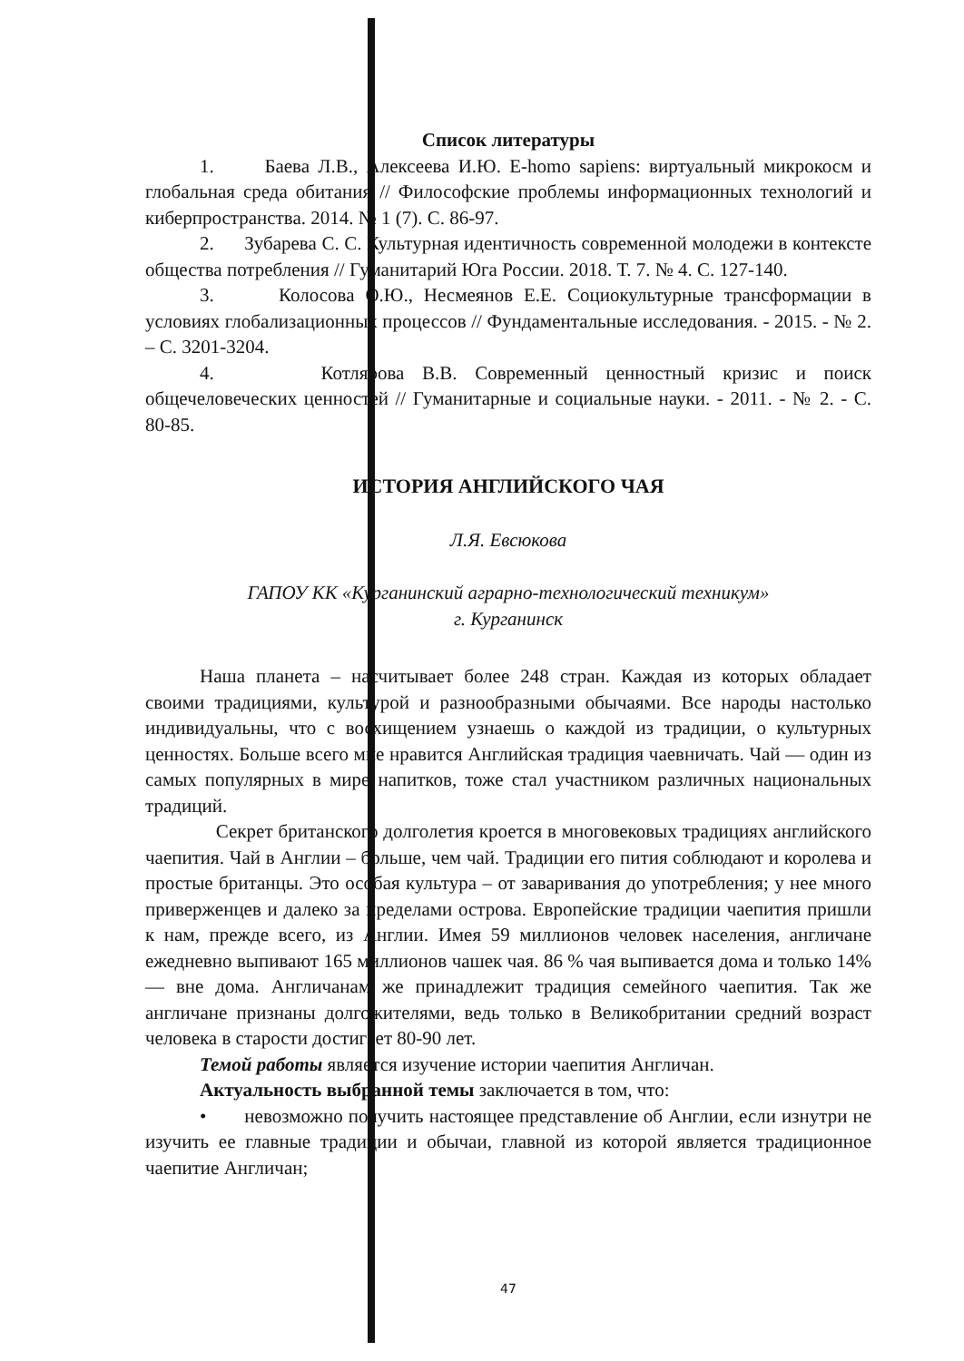Список литературы
1. Баева Л.В., Алексеева И.Ю. E-homo sapiens: виртуальный микрокосм и глобальная среда обитания // Философские проблемы информационных технологий и киберпространства. 2014. № 1 (7). С. 86-97.
2. Зубарева С. С. Культурная идентичность современной молодежи в контексте общества потребления // Гуманитарий Юга России. 2018. Т. 7. № 4. С. 127-140.
3. Колосова О.Ю., Несмеянов Е.Е. Социокультурные трансформации в условиях глобализационных процессов // Фундаментальные исследования. - 2015. - № 2. – С. 3201-3204.
4. Котлярова В.В. Современный ценностный кризис и поиск общечеловеческих ценностей // Гуманитарные и социальные науки. - 2011. - № 2. - С. 80-85.
ИСТОРИЯ АНГЛИЙСКОГО ЧАЯ
Л.Я. Евсюкова
ГАПОУ КК «Курганинский аграрно-технологический техникум»
г. Курганинск
Наша планета – насчитывает более 248 стран. Каждая из которых обладает своими традициями, культурой и разнообразными обычаями. Все народы настолько индивидуальны, что с восхищением узнаешь о каждой из традиции, о культурных ценностях. Больше всего мне нравится Английская традиция чаевничать. Чай — один из самых популярных в мире напитков, тоже стал участником различных национальных традиций.
Секрет британского долголетия кроется в многовековых традициях английского чаепития. Чай в Англии – больше, чем чай. Традиции его пития соблюдают и королева и простые британцы. Это особая культура – от заваривания до употребления; у нее много приверженцев и далеко за пределами острова. Европейские традиции чаепития пришли к нам, прежде всего, из Англии. Имея 59 миллионов человек населения, англичане ежедневно выпивают 165 миллионов чашек чая. 86 % чая выпивается дома и только 14% — вне дома. Англичанам же принадлежит традиция семейного чаепития. Так же англичане признаны долгожителями, ведь только в Великобритании средний возраст человека в старости достигает 80-90 лет.
Темой работы является изучение истории чаепития Англичан.
Актуальность выбранной темы заключается в том, что:
• невозможно получить настоящее представление об Англии, если изнутри не изучить ее главные традиции и обычаи, главной из которой является традиционное чаепитие Англичан;
47